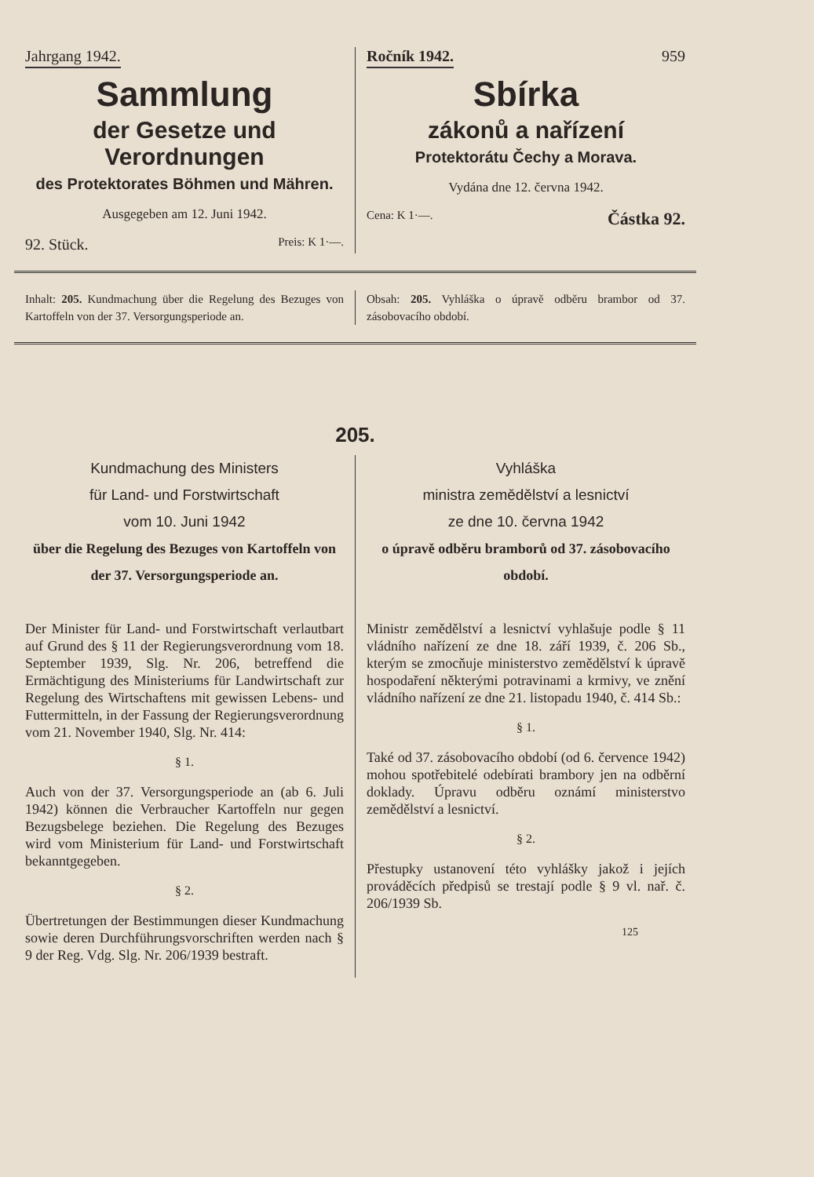Jahrgang 1942.
Sammlung
der Gesetze und Verordnungen
des Protektorates Böhmen und Mähren.
Ausgegeben am 12. Juni 1942.
92. Stück. Preis: K 1·—.
Ročník 1942. 959
Sbírka
zákonů a nařízení
Protektorátu Čechy a Morava.
Vydána dne 12. června 1942.
Cena: K 1·—. Částka 92.
Inhalt: 205. Kundmachung über die Regelung des Bezuges von Kartoffeln von der 37. Versorgungsperiode an.
Obsah: 205. Vyhláška o úpravě odběru brambor od 37. zásobovacího období.
205.
Kundmachung des Ministers
für Land- und Forstwirtschaft
vom 10. Juni 1942
über die Regelung des Bezuges von Kartoffeln von der 37. Versorgungsperiode an.
Der Minister für Land- und Forstwirtschaft verlautbart auf Grund des § 11 der Regierungsverordnung vom 18. September 1939, Slg. Nr. 206, betreffend die Ermächtigung des Ministeriums für Landwirtschaft zur Regelung des Wirtschaftens mit gewissen Lebens- und Futtermitteln, in der Fassung der Regierungsverordnung vom 21. November 1940, Slg. Nr. 414:
§ 1.
Auch von der 37. Versorgungsperiode an (ab 6. Juli 1942) können die Verbraucher Kartoffeln nur gegen Bezugsbelege beziehen. Die Regelung des Bezuges wird vom Ministerium für Land- und Forstwirtschaft bekanntgegeben.
§ 2.
Übertretungen der Bestimmungen dieser Kundmachung sowie deren Durchführungsvorschriften werden nach § 9 der Reg. Vdg. Slg. Nr. 206/1939 bestraft.
Vyhláška
ministra zemědělství a lesnictví
ze dne 10. června 1942
o úpravě odběru bramborů od 37. zásobovacího období.
Ministr zemědělství a lesnictví vyhlašuje podle § 11 vládního nařízení ze dne 18. září 1939, č. 206 Sb., kterým se zmocňuje ministerstvo zemědělství k úpravě hospodaření některými potravinami a krmivy, ve znění vládního nařízení ze dne 21. listopadu 1940, č. 414 Sb.:
§ 1.
Také od 37. zásobovacího období (od 6. července 1942) mohou spotřebitelé odebírati brambory jen na odběrní doklady. Úpravu odběru oznámí ministerstvo zemědělství a lesnictví.
§ 2.
Přestupky ustanovení této vyhlášky jakož i jejích prováděcích předpisů se trestají podle § 9 vl. nař. č. 206/1939 Sb.
125